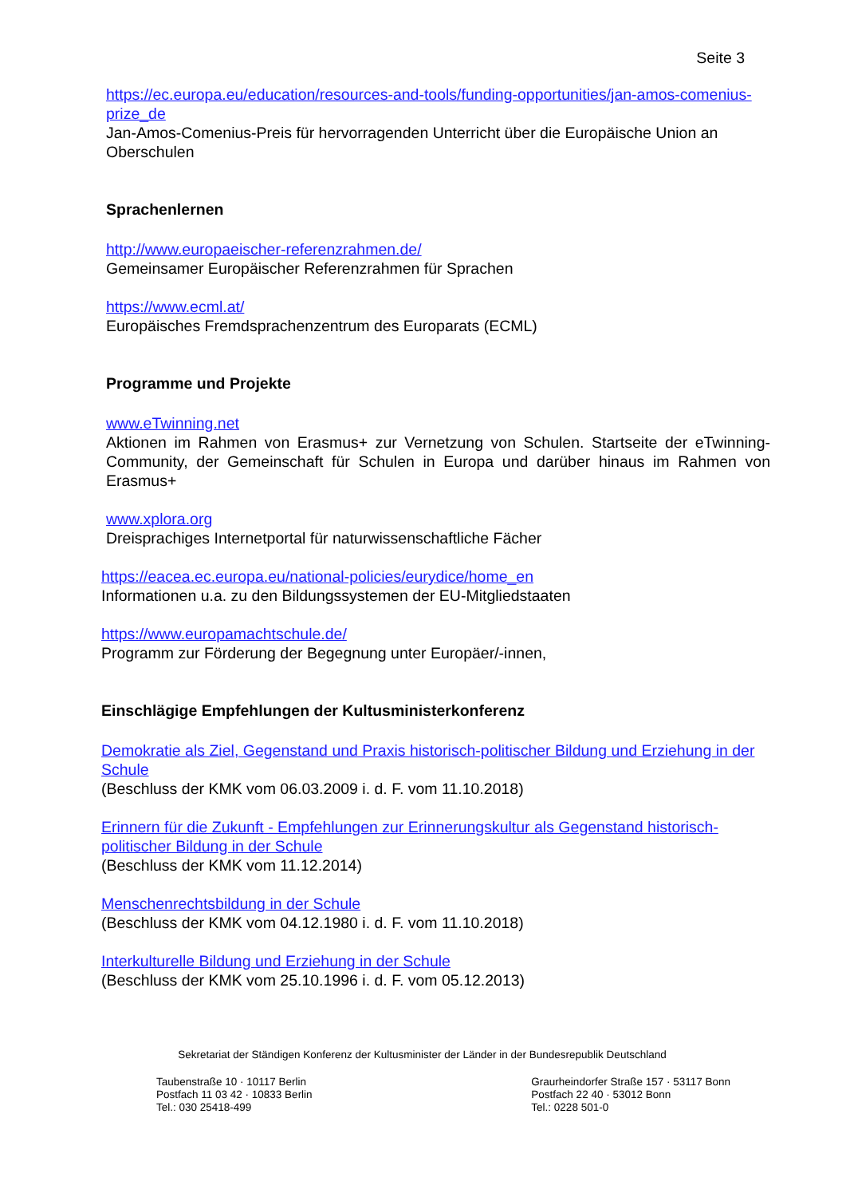Seite 3
https://ec.europa.eu/education/resources-and-tools/funding-opportunities/jan-amos-comenius-prize_de
Jan-Amos-Comenius-Preis für hervorragenden Unterricht über die Europäische Union an Oberschulen
Sprachenlernen
http://www.europaeischer-referenzrahmen.de/
Gemeinsamer Europäischer Referenzrahmen für Sprachen
https://www.ecml.at/
Europäisches Fremdsprachenzentrum des Europarats (ECML)
Programme und Projekte
www.eTwinning.net
Aktionen im Rahmen von Erasmus+ zur Vernetzung von Schulen. Startseite der eTwinning-Community, der Gemeinschaft für Schulen in Europa und darüber hinaus im Rahmen von Erasmus+
www.xplora.org
Dreisprachiges Internetportal für naturwissenschaftliche Fächer
https://eacea.ec.europa.eu/national-policies/eurydice/home_en
Informationen u.a. zu den Bildungssystemen der EU-Mitgliedstaaten
https://www.europamachtschule.de/
Programm zur Förderung der Begegnung unter Europäer/-innen,
Einschlägige Empfehlungen der Kultusministerkonferenz
Demokratie als Ziel, Gegenstand und Praxis historisch-politischer Bildung und Erziehung in der Schule
(Beschluss der KMK vom 06.03.2009 i. d. F. vom 11.10.2018)
Erinnern für die Zukunft - Empfehlungen zur Erinnerungskultur als Gegenstand historisch-politischer Bildung in der Schule
(Beschluss der KMK vom 11.12.2014)
Menschenrechtsbildung in der Schule
(Beschluss der KMK vom 04.12.1980 i. d. F. vom 11.10.2018)
Interkulturelle Bildung und Erziehung in der Schule
(Beschluss der KMK vom 25.10.1996 i. d. F. vom 05.12.2013)
Sekretariat der Ständigen Konferenz der Kultusminister der Länder in der Bundesrepublik Deutschland
Taubenstraße 10 · 10117 Berlin
Postfach 11 03 42 · 10833 Berlin
Tel.: 030 25418-499
Graurheindorfer Straße 157 · 53117 Bonn
Postfach 22 40 · 53012 Bonn
Tel.: 0228 501-0